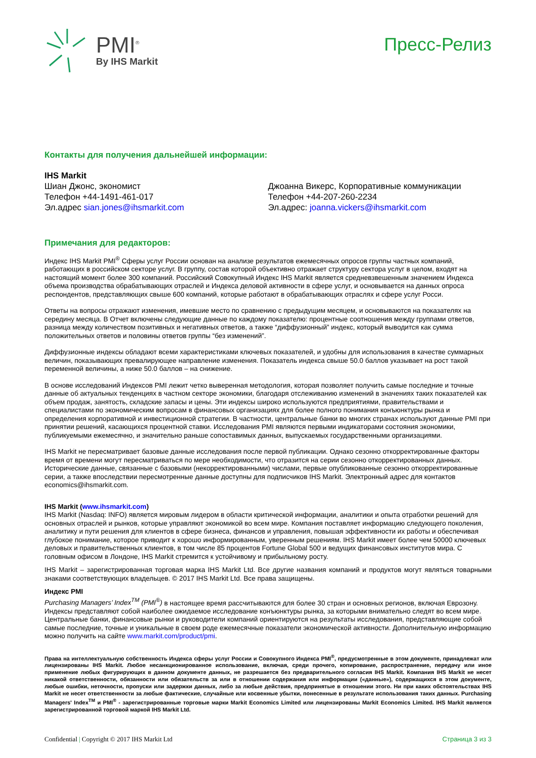PMI<sup>®</sup>
By IHS Markit
Пресс-Релиз
Контакты для получения дальнейшей информации:
IHS Markit
Шиан Джонс, экономист
Телефон +44-1491-461-017
Эл.адрес sian.jones@ihsmarkit.com
Джоанна Викерс, Корпоративные коммуникации
Телефон +44-207-260-2234
Эл.адрес: joanna.vickers@ihsmarkit.com
Примечания для редакторов:
Индекс IHS Markit PMI<sup>®</sup> Сферы услуг России основан на анализе результатов ежемесячных опросов группы частных компаний, работающих в российском секторе услуг. В группу, состав которой объективно отражает структуру сектора услуг в целом, входят на настоящий момент более 300 компаний. Российский Совокупный Индекс IHS Markit является средневзвешенным значением Индекса объема производства обрабатывающих отраслей и Индекса деловой активности в сфере услуг, и основывается на данных опроса респондентов, представляющих свыше 600 компаний, которые работают в обрабатывающих отраслях и сфере услуг Росси.
Ответы на вопросы отражают изменения, имевшие место по сравнению с предыдущим месяцем, и основываются на показателях на середину месяца. В Отчет включены следующие данные по каждому показателю: процентные соотношения между группами ответов, разница между количеством позитивных и негативных ответов, а также “диффузионный” индекс, который выводится как сумма положительных ответов и половины ответов группы “без изменений”.
Диффузионные индексы обладают всеми характеристиками ключевых показателей, и удобны для использования в качестве суммарных величин, показывающих превалирующее направление изменения. Показатель индекса свыше 50.0 баллов указывает на рост такой переменной величины, а ниже 50.0 баллов – на снижение.
В основе исследований Индексов PMI лежит четко выверенная методология, которая позволяет получить самые последние и точные данные об актуальных тенденциях в частном секторе экономики, благодаря отслеживанию изменений в значениях таких показателей как объем продаж, занятость, складские запасы и цены. Эти индексы широко используются предприятиями, правительствами и специалистами по экономическим вопросам в финансовых организациях для более полного понимания конъюнктуры рынка и определения корпоративной и инвестиционной стратегии. В частности, центральные банки во многих странах используют данные PMI при принятии решений, касающихся процентной ставки. Исследования PMI являются первыми индикаторами состояния экономики, публикуемыми ежемесячно, и значительно раньше сопоставимых данных, выпускаемых государственными организациями.
IHS Markit не пересматривает базовые данные исследования после первой публикации. Однако сезонно откорректированные факторы время от времени могут пересматриваться по мере необходимости, что отразится на серии сезонно откорректированных данных. Исторические данные, связанные с базовыми (некорректированными) числами, первые опубликованные сезонно откорректированные серии, а также впоследствии пересмотренные данные доступны для подписчиков IHS Markit. Электронный адрес для контактов economics@ihsmarkit.com.
IHS Markit (www.ihsmarkit.com)
IHS Markit (Nasdaq: INFO) является мировым лидером в области критической информации, аналитики и опыта отработки решений для основных отраслей и рынков, которые управляют экономикой во всем мире. Компания поставляет информацию следующего поколения, аналитику и пути решения для клиентов в сфере бизнеса, финансов и управления, повышая эффективности их работы и обеспечивая глубокое понимание, которое приводит к хорошо информированным, уверенным решениям. IHS Markit имеет более чем 50000 ключевых деловых и правительственных клиентов, в том числе 85 процентов Fortune Global 500 и ведущих финансовых институтов мира. С головным офисом в Лондоне, IHS Markit стремится к устойчивому и прибыльному росту.
IHS Markit – зарегистрированная торговая марка IHS Markit Ltd. Все другие названия компаний и продуктов могут являться товарными знаками соответствующих владельцев. © 2017 IHS Markit Ltd. Все права защищены.
Индекс PMI
Purchasing Managers’ Index<sup>TM</sup> (PMI<sup>®</sup>) в настоящее время рассчитываются для более 30 стран и основных регионов, включая Еврозону. Индексы представляют собой наиболее ожидаемое исследование конъюнктуры рынка, за которыми внимательно следят во всем мире. Центральные банки, финансовые рынки и руководители компаний ориентируются на результаты исследования, представляющие собой самые последние, точные и уникальные в своем роде ежемесячные показатели экономической активности. Дополнительную информацию можно получить на сайте www.markit.com/product/pmi.
Права на интеллектуальную собственность Индекса сферы услуг России и Совокупного Индекса PMI<sup>®</sup>, предусмотренные в этом документе, принадлежат или лицензированы IHS Markit. Любое несанкционированное использование, включая, среди прочего, копирование, распространение, передачу или иное применение любых фигурирующих в данном документе данных, не разрешается без предварительного согласия IHS Markit. Компания IHS Markit не несет никакой ответственности, обязанности или обязательств за или в отношении содержания или информации («данные»), содержащихся в этом документе, любые ошибки, неточности, пропуски или задержки данных, либо за любые действия, предпринятые в отношении этого. Ни при каких обстоятельствах IHS Markit не несет ответственности за любые фактические, случайные или косвенные убытки, понесенные в результате использования таких данных. Purchasing Managers' Index<sup>TM</sup> и PMI<sup>®</sup> - зарегистрированные торговые марки Markit Economics Limited или лицензированы Markit Economics Limited. IHS Markit является зарегистрированной торговой маркой IHS Markit Ltd.
Confidential | Copyright © 2017 IHS Markit Ltd Страница 3 из 3